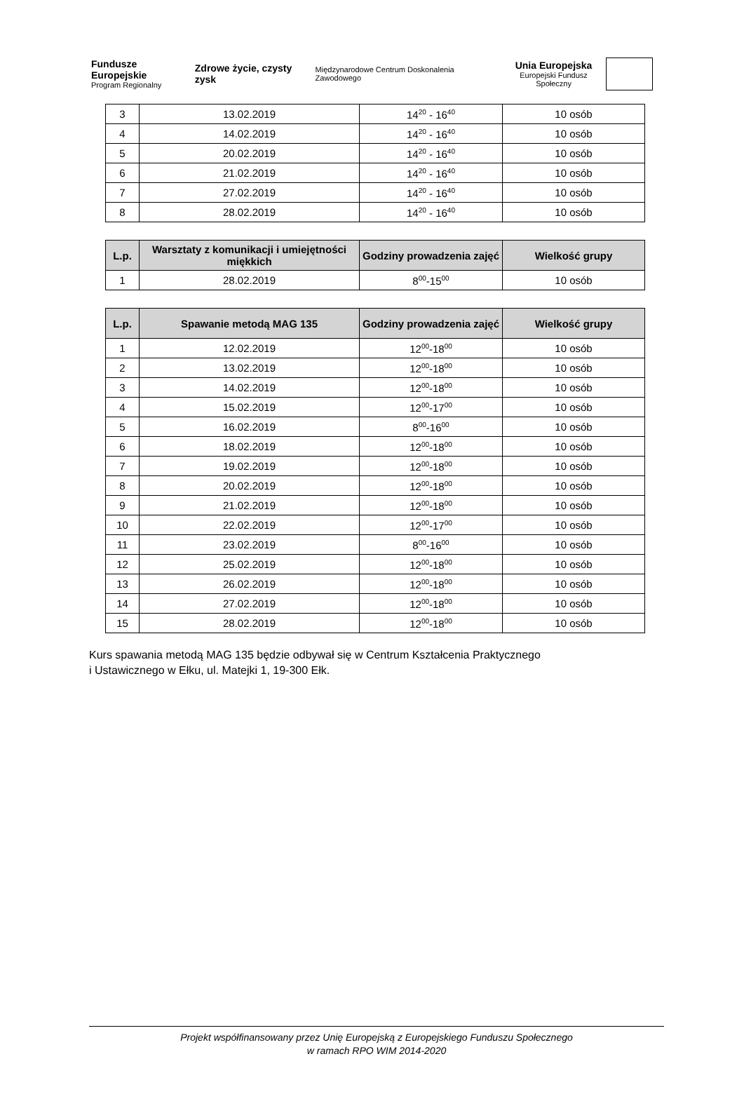Fundusze Europejskie
Program Regionalny
Zdrowe życie, czysty zysk
Międzynarodowe Centrum Doskonalenia Zawodowego
Unia Europejska
Europejski Fundusz Społeczny
| 3 | 13.02.2019 | 14<sup>20</sup> - 16<sup>40</sup> | 10 osób |
| 4 | 14.02.2019 | 14<sup>20</sup> - 16<sup>40</sup> | 10 osób |
| 5 | 20.02.2019 | 14<sup>20</sup> - 16<sup>40</sup> | 10 osób |
| 6 | 21.02.2019 | 14<sup>20</sup> - 16<sup>40</sup> | 10 osób |
| 7 | 27.02.2019 | 14<sup>20</sup> - 16<sup>40</sup> | 10 osób |
| 8 | 28.02.2019 | 14<sup>20</sup> - 16<sup>40</sup> | 10 osób |
| L.p. | Warsztaty z komunikacji i umiejętności miękkich | Godziny prowadzenia zajęć | Wielkość grupy |
| --- | --- | --- | --- |
| 1 | 28.02.2019 | 8<sup>00</sup>-15<sup>00</sup> | 10 osób |
| L.p. | Spawanie metodą MAG 135 | Godziny prowadzenia zajęć | Wielkość grupy |
| --- | --- | --- | --- |
| 1 | 12.02.2019 | 12<sup>00</sup>-18<sup>00</sup> | 10 osób |
| 2 | 13.02.2019 | 12<sup>00</sup>-18<sup>00</sup> | 10 osób |
| 3 | 14.02.2019 | 12<sup>00</sup>-18<sup>00</sup> | 10 osób |
| 4 | 15.02.2019 | 12<sup>00</sup>-17<sup>00</sup> | 10 osób |
| 5 | 16.02.2019 | 8<sup>00</sup>-16<sup>00</sup> | 10 osób |
| 6 | 18.02.2019 | 12<sup>00</sup>-18<sup>00</sup> | 10 osób |
| 7 | 19.02.2019 | 12<sup>00</sup>-18<sup>00</sup> | 10 osób |
| 8 | 20.02.2019 | 12<sup>00</sup>-18<sup>00</sup> | 10 osób |
| 9 | 21.02.2019 | 12<sup>00</sup>-18<sup>00</sup> | 10 osób |
| 10 | 22.02.2019 | 12<sup>00</sup>-17<sup>00</sup> | 10 osób |
| 11 | 23.02.2019 | 8<sup>00</sup>-16<sup>00</sup> | 10 osób |
| 12 | 25.02.2019 | 12<sup>00</sup>-18<sup>00</sup> | 10 osób |
| 13 | 26.02.2019 | 12<sup>00</sup>-18<sup>00</sup> | 10 osób |
| 14 | 27.02.2019 | 12<sup>00</sup>-18<sup>00</sup> | 10 osób |
| 15 | 28.02.2019 | 12<sup>00</sup>-18<sup>00</sup> | 10 osób |
Kurs spawania metodą MAG 135 będzie odbywał się w Centrum Kształcenia Praktycznego
i Ustawicznego w Ełku, ul. Matejki 1, 19-300 Ełk.
Projekt współfinansowany przez Unię Europejską z Europejskiego Funduszu Społecznego
w ramach RPO WIM 2014-2020